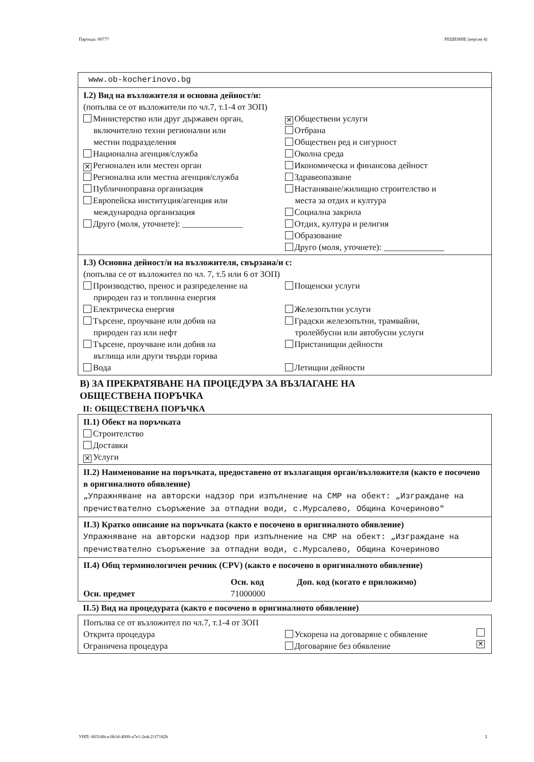Партида: 00777 РЕШЕНИЕ (версия 4)
www.ob-kocherinovo.bg
I.2) Вид на възложителя и основна дейност/и:
(попълва се от възложители по чл.7, т.1-4 от ЗОП)
Министерство или друг държавен орган,
включително техни регионални или
местни подразделения
Национална агенция/служба
✕ Регионален или местен орган
Регионална или местна агенция/служба
Публичноправна организация
Европейска институция/агенция или
международна организация
Друго (моля, уточнете): ______________
✕ Обществени услуги
Отбрана
Обществен ред и сигурност
Околна среда
Икономическа и финансова дейност
Здравеопазване
Настаняване/жилищно строителство и
места за отдих и култура
Социална закрила
Отдих, култура и религия
Образование
Друго (моля, уточнете): ______________
I.3) Основна дейност/и на възложителя, свързана/и с:
(попълва се от възложител по чл. 7, т.5 или 6 от ЗОП)
Производство, пренос и разпределение на
природен газ и топлинна енергия
Електрическа енергия
Търсене, проучване или добив на
природен газ или нефт
Търсене, проучване или добив на
въглища или други твърди горива
Вода
Пощенски услуги
Железопътни услуги
Градски железопътни, трамвайни,
тролейбусни или автобусни услуги
Пристанищни дейности
Летищни дейности
В) ЗА ПРЕКРАТЯВАНЕ НА ПРОЦЕДУРА ЗА ВЪЗЛАГАНЕ НА
ОБЩЕСТВЕНА ПОРЪЧКА
II: ОБЩЕСТВЕНА ПОРЪЧКА
II.1) Обект на поръчката
Строителство
Доставки
✕ Услуги
II.2) Наименование на поръчката, предоставено от възлагащия орган/възложителя (както е посочено в оригиналното обявление)
„Упражняване на авторски надзор при изпълнение на СМР на обект: „Изграждане на пречиствателно съоръжение за отпадни води, с.Мурсалево, Община Кочериново"
II.3) Кратко описание на поръчката (както е посочено в оригиналното обявление)
Упражняване на авторски надзор при изпълнение на СМР на обект: „Изграждане на пречиствателно съоръжение за отпадни води, с.Мурсалево, Община Кочериново
II.4) Общ терминологичен речник (CPV) (както е посочено в оригиналното обявление)
Осн. предмет Осн. код
71000000
Доп. код (когато е приложимо)
II.5) Вид на процедурата (както е посочено в оригиналното обявление)
Попълва се от възложител по чл.7, т.1-4 от ЗОП
Открита процедура
Ограничена процедура
Ускорена на договаряне с обявление
Договаряне без обявление ✕
УНП: 6831d8ca-0b1d-4000-a7e1-2e4c21f7182b 2